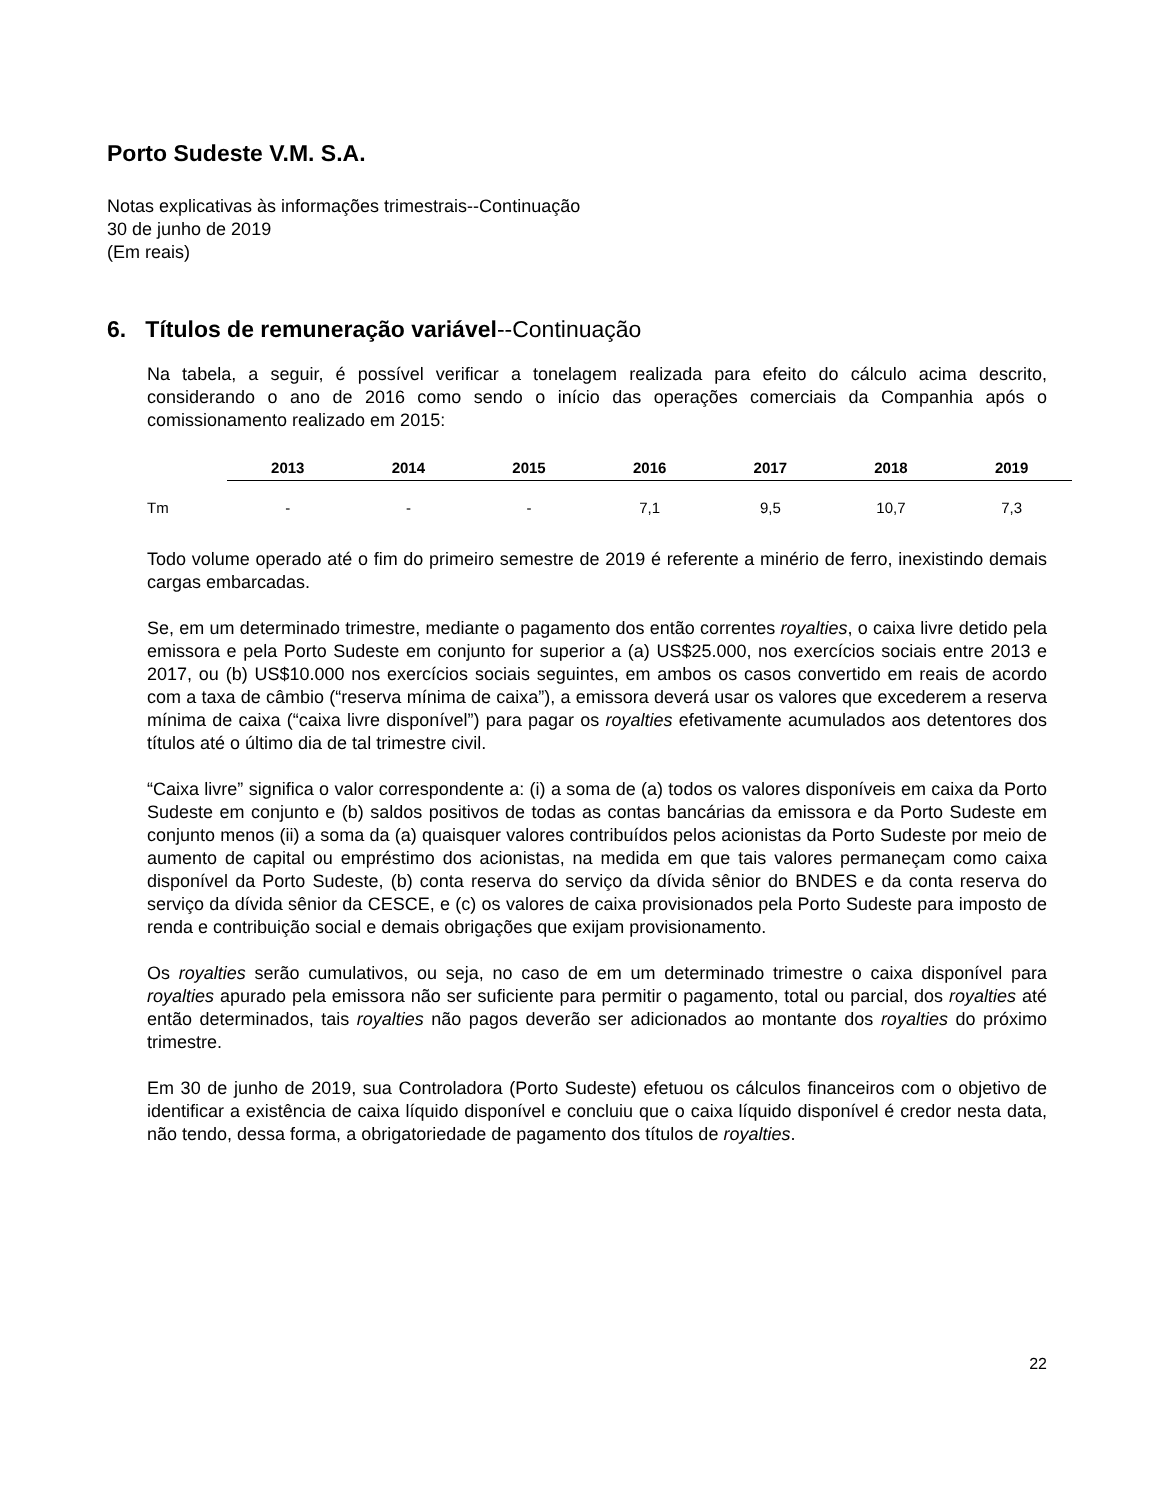Porto Sudeste V.M. S.A.
Notas explicativas às informações trimestrais--Continuação
30 de junho de 2019
(Em reais)
6. Títulos de remuneração variável--Continuação
Na tabela, a seguir, é possível verificar a tonelagem realizada para efeito do cálculo acima descrito, considerando o ano de 2016 como sendo o início das operações comerciais da Companhia após o comissionamento realizado em 2015:
| | 2013 | 2014 | 2015 | 2016 | 2017 | 2018 | 2019 |
| --- | --- | --- | --- | --- | --- | --- | --- |
| Tm | - | - | - | 7,1 | 9,5 | 10,7 | 7,3 |
Todo volume operado até o fim do primeiro semestre de 2019 é referente a minério de ferro, inexistindo demais cargas embarcadas.
Se, em um determinado trimestre, mediante o pagamento dos então correntes royalties, o caixa livre detido pela emissora e pela Porto Sudeste em conjunto for superior a (a) US$25.000, nos exercícios sociais entre 2013 e 2017, ou (b) US$10.000 nos exercícios sociais seguintes, em ambos os casos convertido em reais de acordo com a taxa de câmbio (“reserva mínima de caixa”), a emissora deverá usar os valores que excederem a reserva mínima de caixa (“caixa livre disponível”) para pagar os royalties efetivamente acumulados aos detentores dos títulos até o último dia de tal trimestre civil.
“Caixa livre” significa o valor correspondente a: (i) a soma de (a) todos os valores disponíveis em caixa da Porto Sudeste em conjunto e (b) saldos positivos de todas as contas bancárias da emissora e da Porto Sudeste em conjunto menos (ii) a soma da (a) quaisquer valores contribuídos pelos acionistas da Porto Sudeste por meio de aumento de capital ou empréstimo dos acionistas, na medida em que tais valores permaneçam como caixa disponível da Porto Sudeste, (b) conta reserva do serviço da dívida sênior do BNDES e da conta reserva do serviço da dívida sênior da CESCE, e (c) os valores de caixa provisionados pela Porto Sudeste para imposto de renda e contribuição social e demais obrigações que exijam provisionamento.
Os royalties serão cumulativos, ou seja, no caso de em um determinado trimestre o caixa disponível para royalties apurado pela emissora não ser suficiente para permitir o pagamento, total ou parcial, dos royalties até então determinados, tais royalties não pagos deverão ser adicionados ao montante dos royalties do próximo trimestre.
Em 30 de junho de 2019, sua Controladora (Porto Sudeste) efetuou os cálculos financeiros com o objetivo de identificar a existência de caixa líquido disponível e concluiu que o caixa líquido disponível é credor nesta data, não tendo, dessa forma, a obrigatoriedade de pagamento dos títulos de royalties.
22